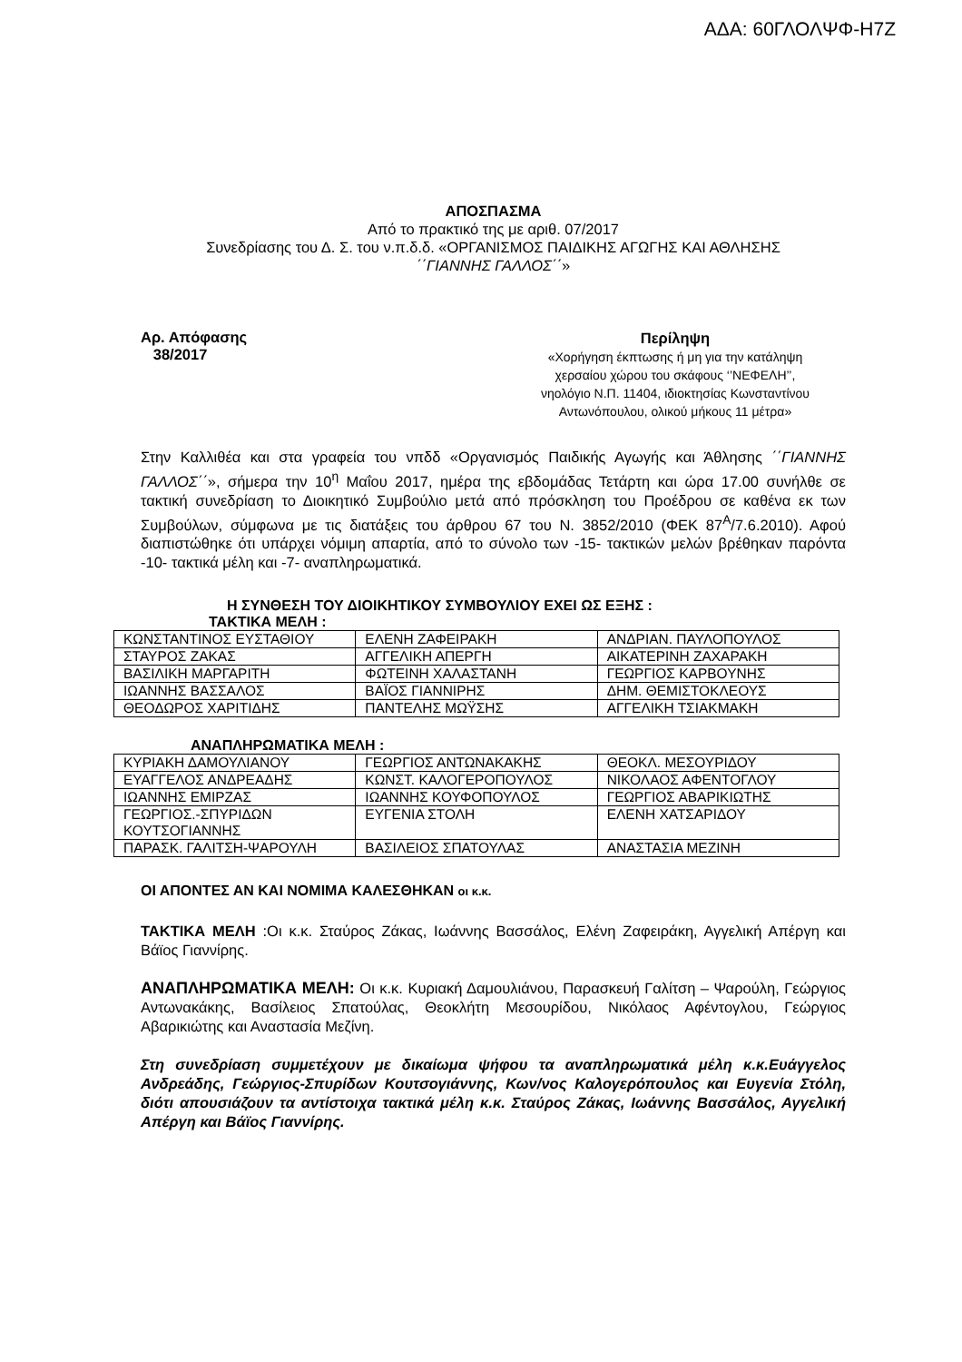ΑΔΑ: 60ΓΛΟΛΨΦ-Η7Ζ
ΑΠΟΣΠΑΣΜΑ
Από το πρακτικό της με αριθ. 07/2017
Συνεδρίασης του Δ. Σ. του ν.π.δ.δ. «ΟΡΓΑΝΙΣΜΟΣ ΠΑΙΔΙΚΗΣ ΑΓΩΓΗΣ ΚΑΙ ΑΘΛΗΣΗΣ
΄΄ΓΙΑΝΝΗΣ ΓΑΛΛΟΣ΄΄»
Αρ. Απόφασης
38/2017
Περίληψη
«Χορήγηση έκπτωσης ή μη για την κατάληψη
χερσαίου χώρου του σκάφους ‘’ΝΕΦΕΛΗ’’,
νηολόγιο Ν.Π. 11404, ιδιοκτησίας Κωνσταντίνου
Αντωνόπουλου, ολικού μήκους 11 μέτρα»
Στην Καλλιθέα και στα γραφεία του νπδδ «Οργανισμός Παιδικής Αγωγής και Άθλησης ΄΄ΓΙΑΝΝΗΣ ΓΑΛΛΟΣ΄΄», σήμερα την 10<sup>η</sup> Μαΐου 2017, ημέρα της εβδομάδας Τετάρτη και ώρα 17.00 συνήλθε σε τακτική συνεδρίαση το Διοικητικό Συμβούλιο μετά από πρόσκληση του Προέδρου σε καθένα εκ των Συμβούλων, σύμφωνα με τις διατάξεις του άρθρου 67 του Ν. 3852/2010 (ΦΕΚ 87<sup>Α</sup>/7.6.2010). Αφού διαπιστώθηκε ότι υπάρχει νόμιμη απαρτία, από το σύνολο των -15- τακτικών μελών βρέθηκαν παρόντα -10- τακτικά μέλη και -7- αναπληρωματικά.
Η ΣΥΝΘΕΣΗ ΤΟΥ ΔΙΟΙΚΗΤΙΚΟΥ ΣΥΜΒΟΥΛΙΟΥ ΕΧΕΙ ΩΣ ΕΞΗΣ :
ΤΑΚΤΙΚΑ ΜΕΛΗ :
| ΚΩΝΣΤΑΝΤΙΝΟΣ ΕΥΣΤΑΘΙΟΥ | ΕΛΕΝΗ ΖΑΦΕΙΡΑΚΗ | ΑΝΔΡΙΑΝ. ΠΑΥΛΟΠΟΥΛΟΣ |
| ΣΤΑΥΡΟΣ ΖΑΚΑΣ | ΑΓΓΕΛΙΚΗ ΑΠΕΡΓΗ | ΑΙΚΑΤΕΡΙΝΗ ΖΑΧΑΡΑΚΗ |
| ΒΑΣΙΛΙΚΗ ΜΑΡΓΑΡΙΤΗ | ΦΩΤΕΙΝΗ ΧΑΛΑΣΤΑΝΗ | ΓΕΩΡΓΙΟΣ ΚΑΡΒΟΥΝΗΣ |
| ΙΩΑΝΝΗΣ ΒΑΣΣΑΛΟΣ | ΒΑΪΟΣ ΓΙΑΝΝΙΡΗΣ | ΔΗΜ. ΘΕΜΙΣΤΟΚΛΕΟΥΣ |
| ΘΕΟΔΩΡΟΣ ΧΑΡΙΤΙΔΗΣ | ΠΑΝΤΕΛΗΣ ΜΩΫΣΗΣ | ΑΓΓΕΛΙΚΗ ΤΣΙΑΚΜΑΚΗ |
ΑΝΑΠΛΗΡΩΜΑΤΙΚΑ ΜΕΛΗ :
| ΚΥΡΙΑΚΗ ΔΑΜΟΥΛΙΑΝΟΥ | ΓΕΩΡΓΙΟΣ ΑΝΤΩΝΑΚΑΚΗΣ | ΘΕΟΚΛ. ΜΕΣΟΥΡΙΔΟΥ |
| ΕΥΑΓΓΕΛΟΣ ΑΝΔΡΕΑΔΗΣ | ΚΩΝΣΤ. ΚΑΛΟΓΕΡΟΠΟΥΛΟΣ | ΝΙΚΟΛΑΟΣ ΑΦΕΝΤΟΓΛΟΥ |
| ΙΩΑΝΝΗΣ ΕΜΙΡΖΑΣ | ΙΩΑΝΝΗΣ ΚΟΥΦΟΠΟΥΛΟΣ | ΓΕΩΡΓΙΟΣ ΑΒΑΡΙΚΙΩΤΗΣ |
| ΓΕΩΡΓΙΟΣ.-ΣΠΥΡΙΔΩΝ ΚΟΥΤΣΟΓΙΑΝΝΗΣ | ΕΥΓΕΝΙΑ ΣΤΟΛΗ | ΕΛΕΝΗ ΧΑΤΣΑΡΙΔΟΥ |
| ΠΑΡΑΣΚ. ΓΑΛΙΤΣΗ-ΨΑΡΟΥΛΗ | ΒΑΣΙΛΕΙΟΣ ΣΠΑΤΟΥΛΑΣ | ΑΝΑΣΤΑΣΙΑ ΜΕΖΙΝΗ |
ΟΙ ΑΠΟΝΤΕΣ ΑΝ ΚΑΙ ΝΟΜΙΜΑ ΚΑΛΕΣΘΗΚΑΝ οι κ.κ.
ΤΑΚΤΙΚΑ ΜΕΛΗ :Οι κ.κ. Σταύρος Ζάκας, Ιωάννης Βασσάλος, Ελένη Ζαφειράκη, Αγγελική Απέργη και Βάϊος Γιαννίρης.
ΑΝΑΠΛΗΡΩΜΑΤΙΚΑ ΜΕΛΗ: Οι κ.κ. Κυριακή Δαμουλιάνου, Παρασκευή Γαλίτση – Ψαρούλη, Γεώργιος Αντωνακάκης, Βασίλειος Σπατούλας, Θεοκλήτη Μεσουρίδου, Νικόλαος Αφέντογλου, Γεώργιος Αβαρικιώτης και Αναστασία Μεζίνη.
Στη συνεδρίαση συμμετέχουν με δικαίωμα ψήφου τα αναπληρωματικά μέλη κ.κ.Ευάγγελος Ανδρεάδης, Γεώργιος-Σπυρίδων Κουτσογιάννης, Κων/νος Καλογερόπουλος και Ευγενία Στόλη, διότι απουσιάζουν τα αντίστοιχα τακτικά μέλη κ.κ. Σταύρος Ζάκας, Ιωάννης Βασσάλος, Αγγελική Απέργη και Βάϊος Γιαννίρης.